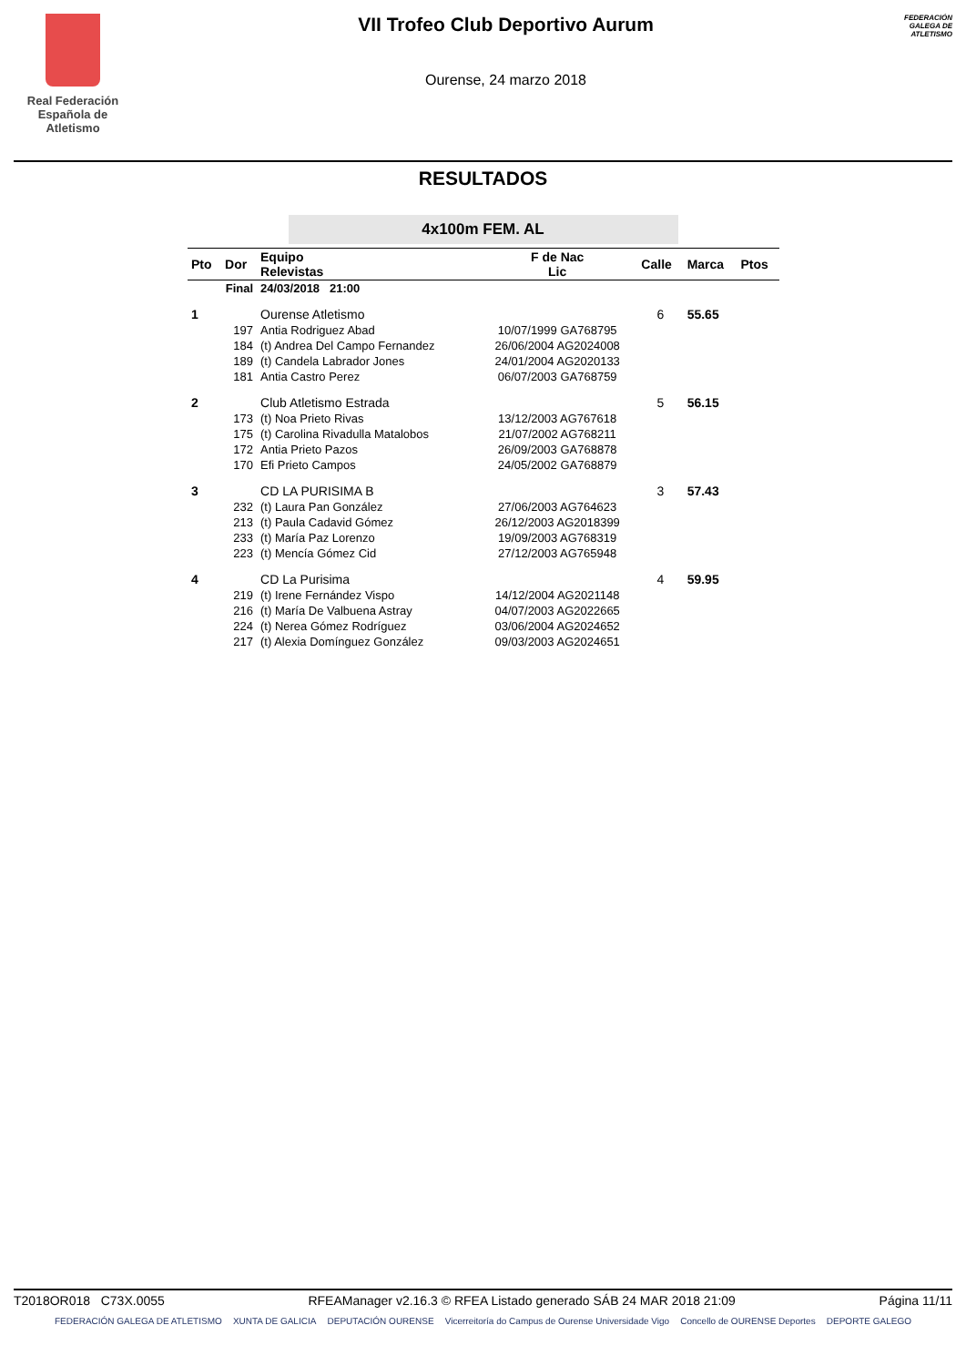Real Federación
Española de Atletismo
VII Trofeo Club Deportivo Aurum
Ourense, 24 marzo 2018
FEDERACIÓN GALEGA DE ATLETISMO
RESULTADOS
4x100m FEM. AL
| Pto | Dor | Equipo Relevistas | F de Nac Lic | Calle | Marca | Ptos |
| --- | --- | --- | --- | --- | --- | --- |
| Final | | 24/03/2018 21:00 | | | | |
| 1 | | Ourense Atletismo | | 6 | 55.65 | |
| | 197 | Antia Rodriguez Abad | 10/07/1999 GA768795 | | | |
| | 184 | (t) Andrea Del Campo Fernandez | 26/06/2004 AG2024008 | | | |
| | 189 | (t) Candela Labrador Jones | 24/01/2004 AG2020133 | | | |
| | 181 | Antia Castro Perez | 06/07/2003 GA768759 | | | |
| 2 | | Club Atletismo Estrada | | 5 | 56.15 | |
| | 173 | (t) Noa Prieto Rivas | 13/12/2003 AG767618 | | | |
| | 175 | (t) Carolina Rivadulla Matalobos | 21/07/2002 AG768211 | | | |
| | 172 | Antia Prieto Pazos | 26/09/2003 GA768878 | | | |
| | 170 | Efi Prieto Campos | 24/05/2002 GA768879 | | | |
| 3 | | CD LA PURISIMA B | | 3 | 57.43 | |
| | 232 | (t) Laura Pan González | 27/06/2003 AG764623 | | | |
| | 213 | (t) Paula Cadavid Gómez | 26/12/2003 AG2018399 | | | |
| | 233 | (t) María Paz Lorenzo | 19/09/2003 AG768319 | | | |
| | 223 | (t) Mencía Gómez Cid | 27/12/2003 AG765948 | | | |
| 4 | | CD La Purisima | | 4 | 59.95 | |
| | 219 | (t) Irene Fernández Vispo | 14/12/2004 AG2021148 | | | |
| | 216 | (t) María De Valbuena Astray | 04/07/2003 AG2022665 | | | |
| | 224 | (t) Nerea Gómez Rodríguez | 03/06/2004 AG2024652 | | | |
| | 217 | (t) Alexia Domínguez González | 09/03/2003 AG2024651 | | | |
T2018OR018 C73X.0055 RFEAManager v2.16.3 © RFEA Listado generado SÁB 24 MAR 2018 21:09 Página 11/11
FEDERACIÓN GALEGA DE ATLETISMO XUNTA DE GALICIA DEPUTACIÓN OURENSE Vicerreitoría do Campus de Ourense Universidade Vigo Concello de OURENSE Deportes DEPORTE GALEGO